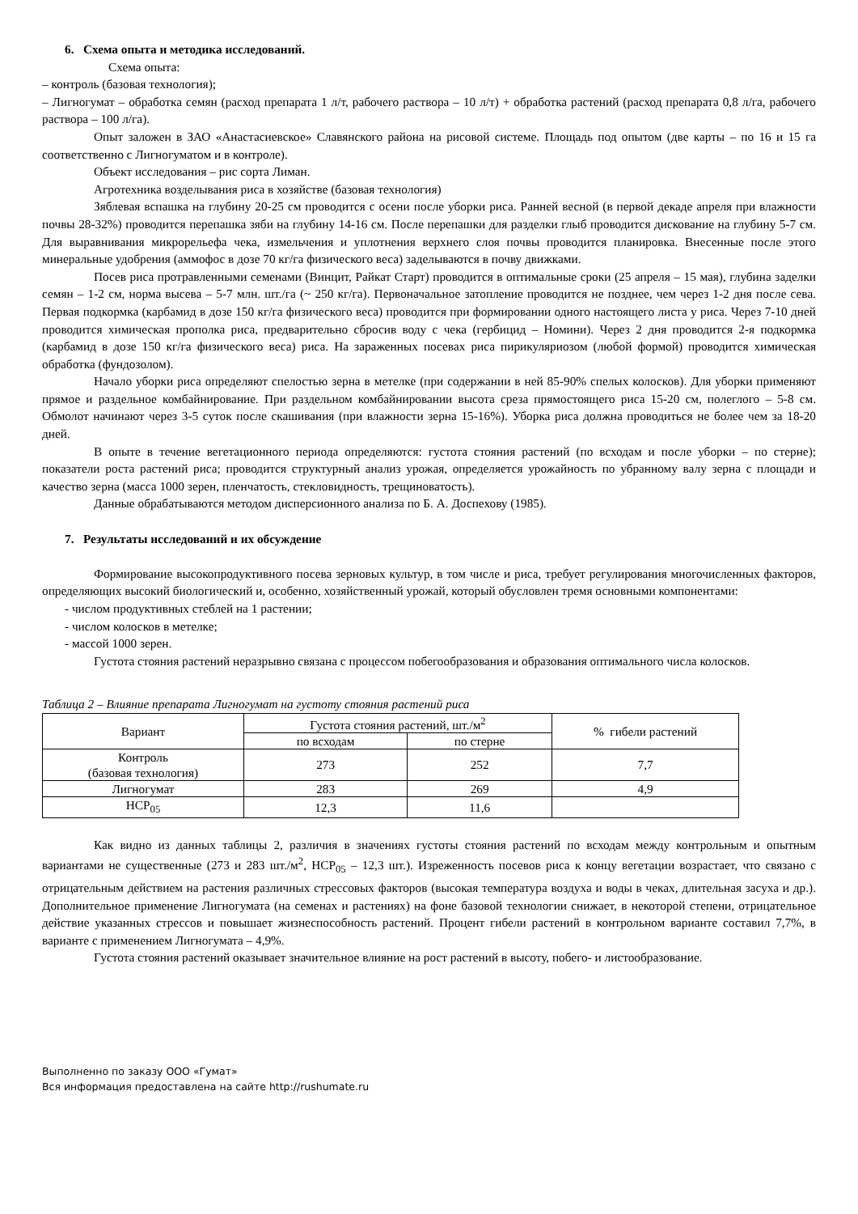6. Схема опыта и методика исследований.
Схема опыта:
– контроль (базовая технология);
– Лигногумат – обработка семян (расход препарата 1 л/т, рабочего раствора – 10 л/т) + обработка растений (расход препарата 0,8 л/га, рабочего раствора – 100 л/га).
Опыт заложен в ЗАО «Анастасиевское» Славянского района на рисовой системе. Площадь под опытом (две карты – по 16 и 15 га соответственно с Лигногуматом и в контроле).
Объект исследования – рис сорта Лиман.
Агротехника возделывания риса в хозяйстве (базовая технология)
Зяблевая вспашка на глубину 20-25 см проводится с осени после уборки риса. Ранней весной (в первой декаде апреля при влажности почвы 28-32%) проводится перепашка зяби на глубину 14-16 см. После перепашки для разделки глыб проводится дискование на глубину 5-7 см. Для выравнивания микрорельефа чека, измельчения и уплотнения верхнего слоя почвы проводится планировка. Внесенные после этого минеральные удобрения (аммофос в дозе 70 кг/га физического веса) заделываются в почву движками.
Посев риса протравленными семенами (Винцит, Райкат Старт) проводится в оптимальные сроки (25 апреля – 15 мая), глубина заделки семян – 1-2 см, норма высева – 5-7 млн. шт./га (~ 250 кг/га). Первоначальное затопление проводится не позднее, чем через 1-2 дня после сева. Первая подкормка (карбамид в дозе 150 кг/га физического веса) проводится при формировании одного настоящего листа у риса. Через 7-10 дней проводится химическая прополка риса, предварительно сбросив воду с чека (гербицид – Номини). Через 2 дня проводится 2-я подкормка (карбамид в дозе 150 кг/га физического веса) риса. На зараженных посевах риса пирикуляриозом (любой формой) проводится химическая обработка (фундозолом).
Начало уборки риса определяют спелостью зерна в метелке (при содержании в ней 85-90% спелых колосков). Для уборки применяют прямое и раздельное комбайнирование. При раздельном комбайнировании высота среза прямостоящего риса 15-20 см, полеглого – 5-8 см. Обмолот начинают через 3-5 суток после скашивания (при влажности зерна 15-16%). Уборка риса должна проводиться не более чем за 18-20 дней.
В опыте в течение вегетационного периода определяются: густота стояния растений (по всходам и после уборки – по стерне); показатели роста растений риса; проводится структурный анализ урожая, определяется урожайность по убранному валу зерна с площади и качество зерна (масса 1000 зерен, пленчатость, стекловидность, трещиноватость).
Данные обрабатываются методом дисперсионного анализа по Б. А. Доспехову (1985).
7. Результаты исследований и их обсуждение
Формирование высокопродуктивного посева зерновых культур, в том числе и риса, требует регулирования многочисленных факторов, определяющих высокий биологический и, особенно, хозяйственный урожай, который обусловлен тремя основными компонентами:
- числом продуктивных стеблей на 1 растении;
- числом колосков в метелке;
- массой 1000 зерен.
Густота стояния растений неразрывно связана с процессом побегообразования и образования оптимального числа колосков.
Таблица 2 – Влияние препарата Лигногумат на густоту стояния растений риса
| Вариант | Густота стояния растений, шт./м<sup>2</sup> | | % гибели растений |
| --- | --- | --- | --- |
| | по всходам | по стерне | |
| Контроль (базовая технология) | 273 | 252 | 7,7 |
| Лигногумат | 283 | 269 | 4,9 |
| НСР<sub>05</sub> | 12,3 | 11,6 | |
Как видно из данных таблицы 2, различия в значениях густоты стояния растений по всходам между контрольным и опытным вариантами не существенные (273 и 283 шт./м<sup>2</sup>, НСР<sub>05</sub> – 12,3 шт.). Изреженность посевов риса к концу вегетации возрастает, что связано с отрицательным действием на растения различных стрессовых факторов (высокая температура воздуха и воды в чеках, длительная засуха и др.). Дополнительное применение Лигногумата (на семенах и растениях) на фоне базовой технологии снижает, в некоторой степени, отрицательное действие указанных стрессов и повышает жизнеспособность растений. Процент гибели растений в контрольном варианте составил 7,7%, в варианте с применением Лигногумата – 4,9%.
Густота стояния растений оказывает значительное влияние на рост растений в высоту, побего- и листообразование.
Выполненно по заказу ООО «Гумат»
Вся информация предоставлена на сайте http://rushumate.ru